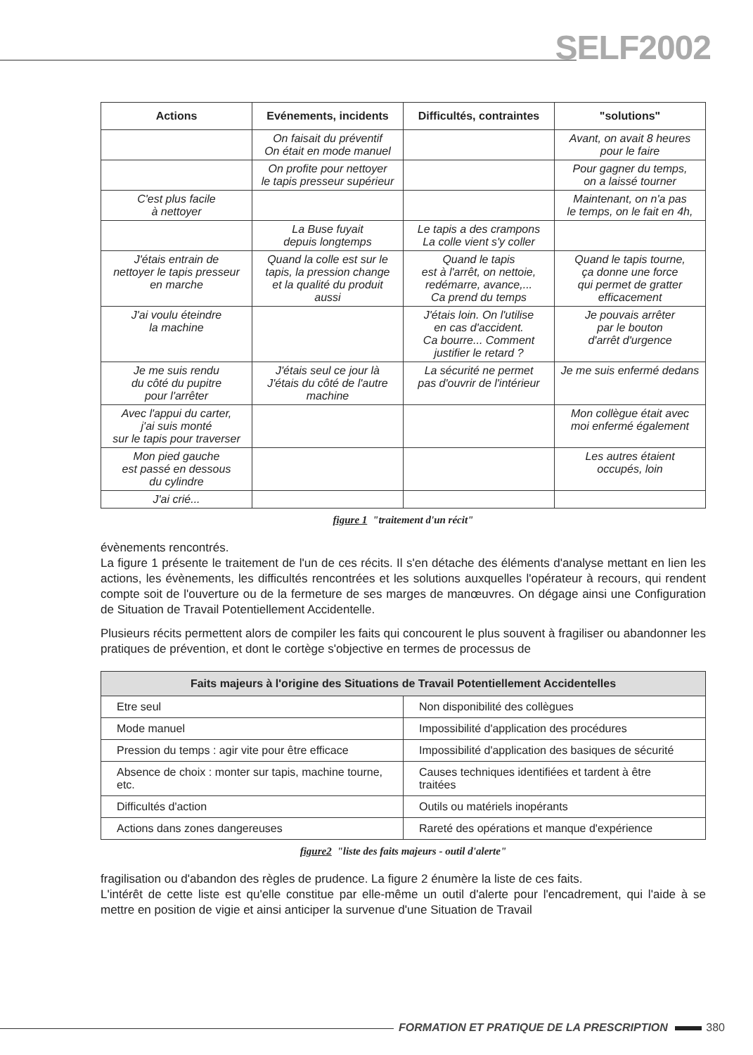SELF2002
| Actions | Evénements, incidents | Difficultés, contraintes | "solutions" |
| --- | --- | --- | --- |
| | On faisait du préventif On était en mode manuel | | Avant, on avait 8 heures pour le faire |
| | On profite pour nettoyer le tapis presseur supérieur | | Pour gagner du temps, on a laissé tourner |
| C'est plus facile à nettoyer | | | Maintenant, on n'a pas le temps, on le fait en 4h, |
| | La Buse fuyait depuis longtemps | Le tapis a des crampons La colle vient s'y coller | |
| J'étais entrain de nettoyer le tapis presseur en marche | Quand la colle est sur le tapis, la pression change et la qualité du produit aussi | Quand le tapis est à l'arrêt, on nettoie, redémarre, avance,... Ca prend du temps | Quand le tapis tourne, ça donne une force qui permet de gratter efficacement |
| J'ai voulu éteindre la machine | | J'étais loin. On l'utilise en cas d'accident. Ca bourre... Comment justifier le retard ? | Je pouvais arrêter par le bouton d'arrêt d'urgence |
| Je me suis rendu du côté du pupitre pour l'arrêter | J'étais seul ce jour là J'étais du côté de l'autre machine | La sécurité ne permet pas d'ouvrir de l'intérieur | Je me suis enfermé dedans |
| Avec l'appui du carter, j'ai suis monté sur le tapis pour traverser | | | Mon collègue était avec moi enfermé également |
| Mon pied gauche est passé en dessous du cylindre | | | Les autres étaient occupés, loin |
| J'ai crié... | | | |
figure 1 "traitement d'un récit"
évènements rencontrés.
La figure 1 présente le traitement de l'un de ces récits. Il s'en détache des éléments d'analyse mettant en lien les actions, les évènements, les difficultés rencontrées et les solutions auxquelles l'opérateur à recours, qui rendent compte soit de l'ouverture ou de la fermeture de ses marges de manœuvres. On dégage ainsi une Configuration de Situation de Travail Potentiellement Accidentelle.
Plusieurs récits permettent alors de compiler les faits qui concourent le plus souvent à fragiliser ou abandonner les pratiques de prévention, et dont le cortège s'objective en termes de processus de
| Faits majeurs à l'origine des Situations de Travail Potentiellement Accidentelles | |
| --- | --- |
| Etre seul | Non disponibilité des collègues |
| Mode manuel | Impossibilité d'application des procédures |
| Pression du temps : agir vite pour être efficace | Impossibilité d'application des basiques de sécurité |
| Absence de choix : monter sur tapis, machine tourne, etc. | Causes techniques identifiées et tardent à être traitées |
| Difficultés d'action | Outils ou matériels inopérants |
| Actions dans zones dangereuses | Rareté des opérations et manque d'expérience |
figure2 "liste des faits majeurs - outil d'alerte"
fragilisation ou d'abandon des règles de prudence. La figure 2 énumère la liste de ces faits.
L'intérêt de cette liste est qu'elle constitue par elle-même un outil d'alerte pour l'encadrement, qui l'aide à se mettre en position de vigie et ainsi anticiper la survenue d'une Situation de Travail
FORMATION ET PRATIQUE DE LA PRESCRIPTION 380